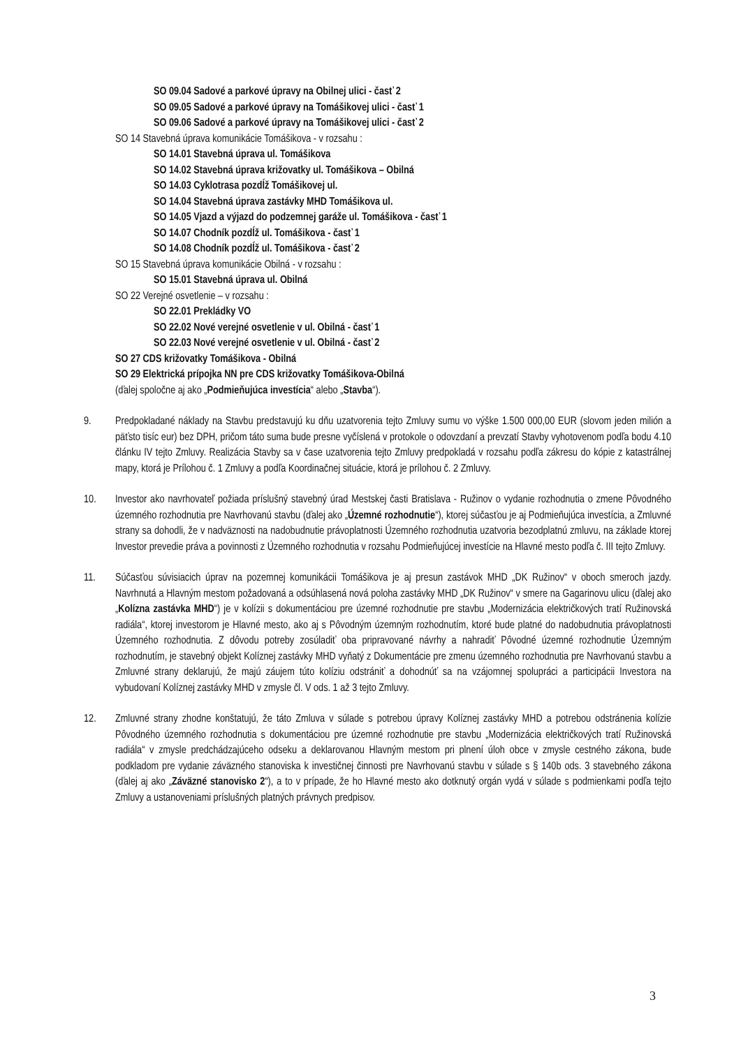SO 09.04 Sadové a parkové úpravy na Obilnej ulici - časť 2
SO 09.05 Sadové a parkové úpravy na Tomášikovej ulici - časť 1
SO 09.06 Sadové a parkové úpravy na Tomášikovej ulici - časť 2
SO 14 Stavebná úprava komunikácie Tomášikova - v rozsahu :
SO 14.01 Stavebná úprava ul. Tomášikova
SO 14.02 Stavebná úprava križovatky ul. Tomášikova – Obilná
SO 14.03 Cyklotrasa pozdĺž Tomášikovej ul.
SO 14.04 Stavebná úprava zastávky MHD Tomášikova ul.
SO 14.05 Vjazd a výjazd do podzemnej garáže ul. Tomášikova - časť 1
SO 14.07 Chodník pozdĺž ul. Tomášikova - časť 1
SO 14.08 Chodník pozdĺž ul. Tomášikova - časť 2
SO 15 Stavebná úprava komunikácie Obilná - v rozsahu :
SO 15.01 Stavebná úprava ul. Obilná
SO 22 Verejné osvetlenie – v rozsahu :
SO 22.01 Prekládky VO
SO 22.02 Nové verejné osvetlenie v ul. Obilná - časť 1
SO 22.03 Nové verejné osvetlenie v ul. Obilná - časť 2
SO 27 CDS križovatky Tomášikova - Obilná
SO 29 Elektrická prípojka NN pre CDS križovatky Tomášikova-Obilná
(ďalej spoločne aj ako „Podmieňujúca investícia“ alebo „Stavba“).
9. Predpokladané náklady na Stavbu predstavujú ku dňu uzatvorenia tejto Zmluvy sumu vo výške 1.500 000,00 EUR (slovom jeden milión a päťsto tisíc eur) bez DPH, pričom táto suma bude presne vyčíslená v protokole o odovzdaní a prevzatí Stavby vyhotovenom podľa bodu 4.10 článku IV tejto Zmluvy. Realizácia Stavby sa v čase uzatvorenia tejto Zmluvy predpokladá v rozsahu podľa zákresu do kópie z katastrálnej mapy, ktorá je Prílohou č. 1 Zmluvy a podľa Koordinačnej situácie, ktorá je prílohou č. 2 Zmluvy.
10. Investor ako navrhovateľ požiada príslušný stavebný úrad Mestskej časti Bratislava - Ružinov o vydanie rozhodnutia o zmene Pôvodného územného rozhodnutia pre Navrhovanú stavbu (ďalej ako „Územné rozhodnutie“), ktorej súčasťou je aj Podmieňujúca investícia, a Zmluvné strany sa dohodli, že v nadväznosti na nadobudnutie právoplatnosti Územného rozhodnutia uzatvoria bezodplatnú zmluvu, na základe ktorej Investor prevedie práva a povinnosti z Územného rozhodnutia v rozsahu Podmieňujúcej investície na Hlavné mesto podľa č. III tejto Zmluvy.
11. Súčasťou súvisiacich úprav na pozemnej komunikácii Tomášikova je aj presun zastávok MHD „DK Ružinov“ v oboch smeroch jazdy. Navrhnutá a Hlavným mestom požadovaná a odsúhlasená nová poloha zastávky MHD „DK Ružinov“ v smere na Gagarinovu ulicu (ďalej ako „Kolízna zastávka MHD“) je v kolízii s dokumentáciou pre územné rozhodnutie pre stavbu „Modernizácia električkových tratí Ružinovská radiála“, ktorej investorom je Hlavné mesto, ako aj s Pôvodným územným rozhodnutím, ktoré bude platné do nadobudnutia právoplatnosti Územného rozhodnutia. Z dôvodu potreby zosúladiť oba pripravované návrhy a nahradiť Pôvodné územné rozhodnutie Územným rozhodnutím, je stavebný objekt Kolíznej zastávky MHD vyňatý z Dokumentácie pre zmenu územného rozhodnutia pre Navrhovanú stavbu a Zmluvné strany deklarujú, že majú záujem túto kolíziu odstrániť a dohodnúť sa na vzájomnej spolupráci a participácii Investora na vybudovaní Kolíznej zastávky MHD v zmysle čl. V ods. 1 až 3 tejto Zmluvy.
12. Zmluvné strany zhodne konštatujú, že táto Zmluva v súlade s potrebou úpravy Kolíznej zastávky MHD a potrebou odstránenia kolízie Pôvodného územného rozhodnutia s dokumentáciou pre územné rozhodnutie pre stavbu „Modernizácia električkových tratí Ružinovská radiála“ v zmysle predchádzajúceho odseku a deklarovanou Hlavným mestom pri plnení úloh obce v zmysle cestného zákona, bude podkladom pre vydanie záväzného stanoviska k investičnej činnosti pre Navrhovanú stavbu v súlade s § 140b ods. 3 stavebného zákona (ďalej aj ako „Záväzné stanovisko 2“), a to v prípade, že ho Hlavné mesto ako dotknutý orgán vydá v súlade s podmienkami podľa tejto Zmluvy a ustanoveniami príslušných platných právnych predpisov.
3